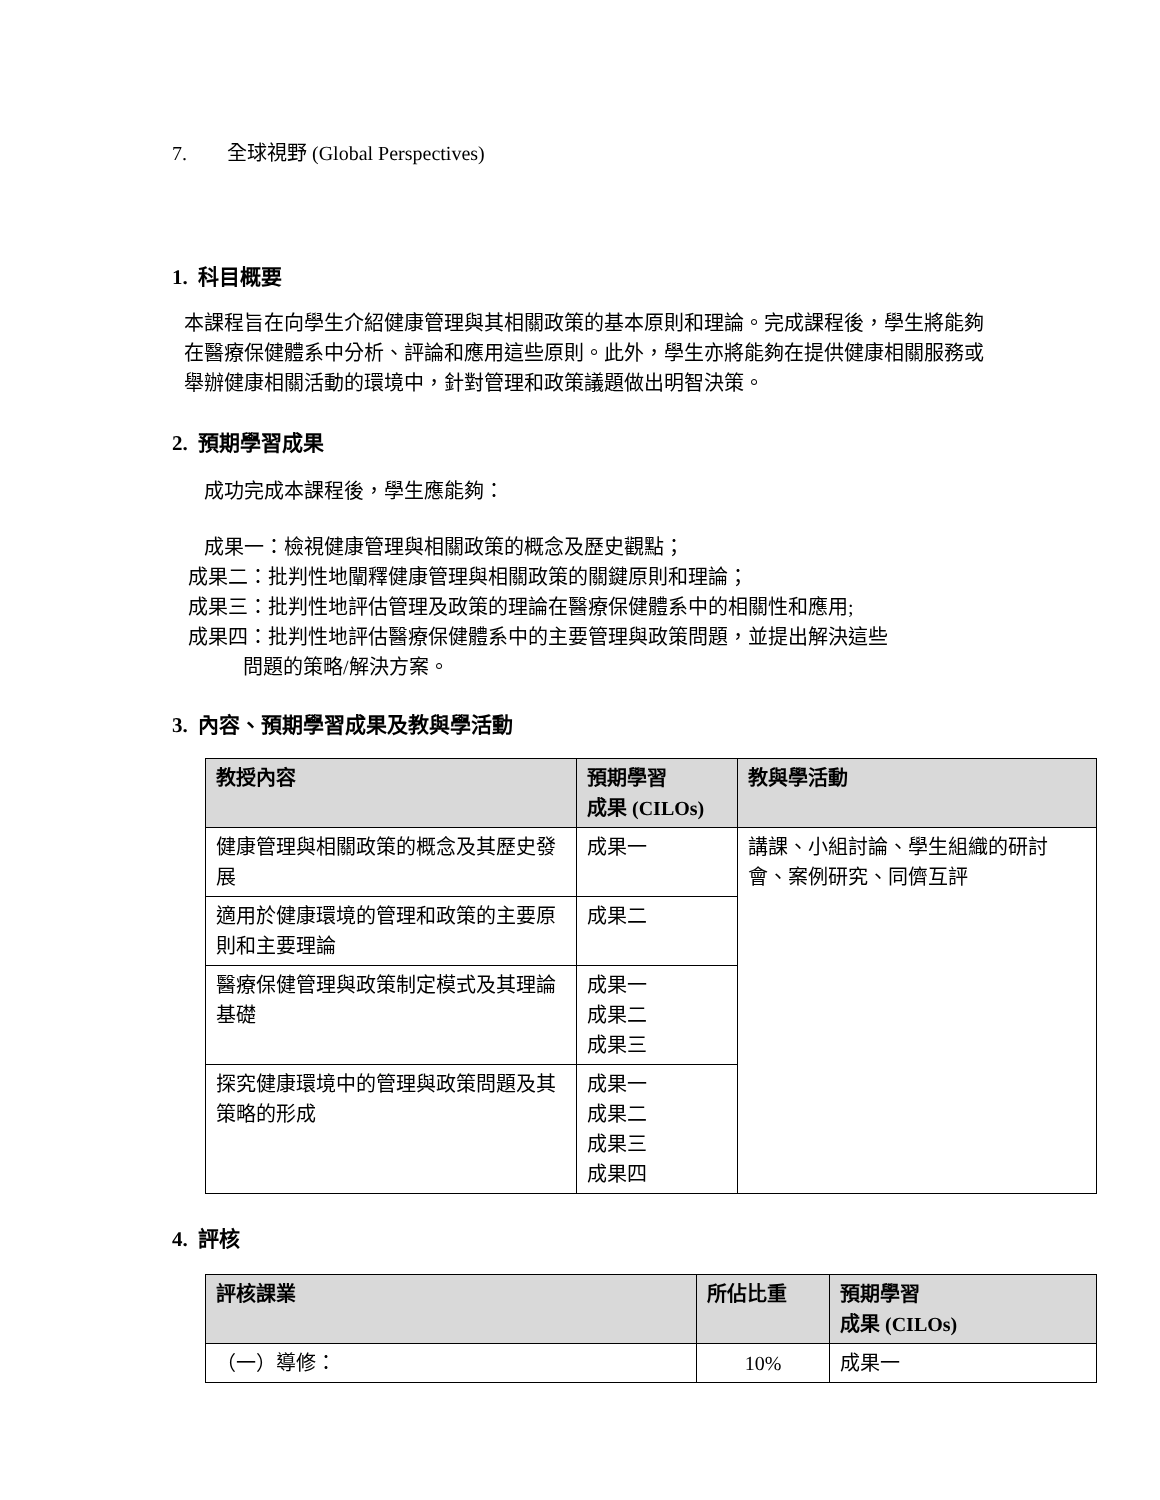7. 全球視野 (Global Perspectives)
1. 科目概要
本課程旨在向學生介紹健康管理與其相關政策的基本原則和理論。完成課程後，學生將能夠在醫療保健體系中分析、評論和應用這些原則。此外，學生亦將能夠在提供健康相關服務或舉辦健康相關活動的環境中，針對管理和政策議題做出明智決策。
2. 預期學習成果
成功完成本課程後，學生應能夠：
成果一：檢視健康管理與相關政策的概念及歷史觀點；
成果二：批判性地闡釋健康管理與相關政策的關鍵原則和理論；
成果三：批判性地評估管理及政策的理論在醫療保健體系中的相關性和應用;
成果四：批判性地評估醫療保健體系中的主要管理與政策問題，並提出解決這些
問題的策略/解決方案。
3. 內容、預期學習成果及教與學活動
| 教授內容 | 預期學習 成果 (CILOs) | 教與學活動 |
| --- | --- | --- |
| 健康管理與相關政策的概念及其歷史發展 | 成果一 | 講課、小組討論、學生組織的研討會、案例研究、同儕互評 |
| 適用於健康環境的管理和政策的主要原則和主要理論 | 成果二 | |
| 醫療保健管理與政策制定模式及其理論基礎 | 成果一 成果二 成果三 | |
| 探究健康環境中的管理與政策問題及其策略的形成 | 成果一 成果二 成果三 成果四 | |
4. 評核
| 評核課業 | 所佔比重 | 預期學習 成果 (CILOs) |
| --- | --- | --- |
| （一）導修： | 10% | 成果一 |